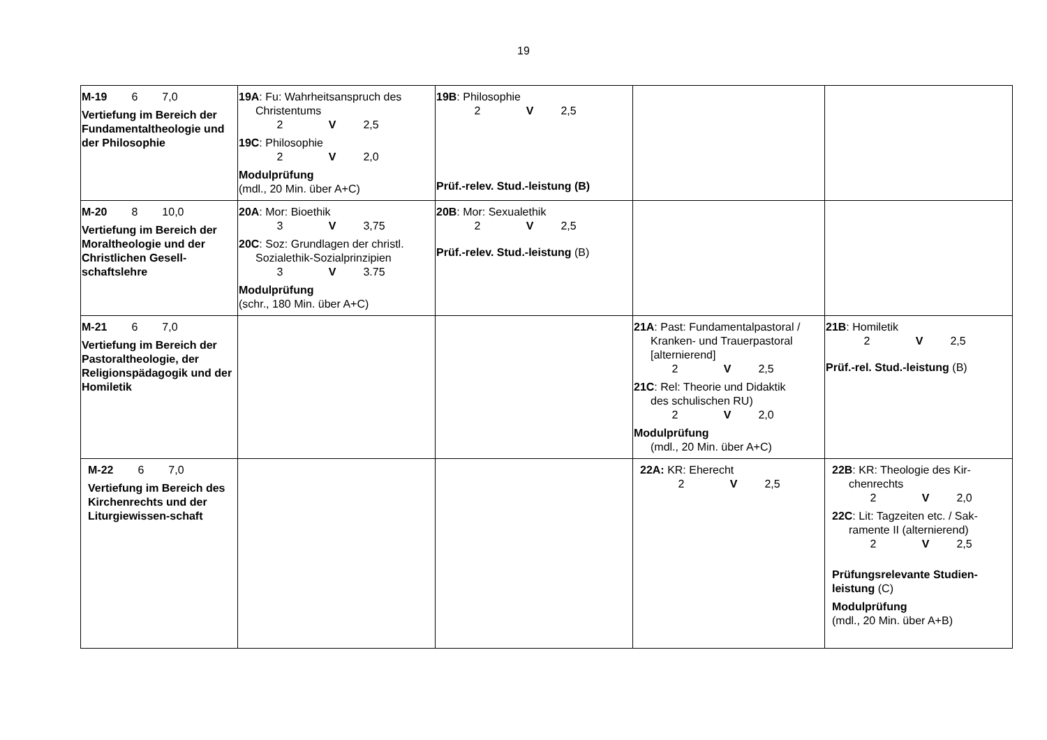19
| M-19 6 7,0 Vertiefung im Bereich der Fundamentaltheologie und der Philosophie | 19A : Fu: Wahrheitsanspruch des Christentums 2 V 2,5 19C : Philosophie 2 V 2,0 Modulprüfung (mdl., 20 Min. über A+C) | 19B : Philosophie 2 V 2,5 Prüf.-relev. Stud.-leistung (B) | | |
| M-20 8 10,0 Vertiefung im Bereich der Moraltheologie und der Christlichen Gesell-schaftslehre | 20A : Mor: Bioethik 3 V 3,75 20C : Soz: Grundlagen der christl. Sozialethik-Sozialprinzipien 3 V 3.75 Modulprüfung (schr., 180 Min. über A+C) | 20B : Mor: Sexualethik 2 V 2,5 Prüf.-relev. Stud.-leistung (B) | | |
| M-21 6 7,0 Vertiefung im Bereich der Pastoraltheologie, der Religionspädagogik und der Homiletik | | | 21A : Past: Fundamentalpastoral / Kranken- und Trauerpastoral [alternierend] 2 V 2,5 21C : Rel: Theorie und Didaktik des schulischen RU) 2 V 2,0 Modulprüfung (mdl., 20 Min. über A+C) | 21B : Homiletik 2 V 2,5 Prüf.-rel. Stud.-leistung (B) |
| M-22 6 7,0 Vertiefung im Bereich des Kirchenrechts und der Liturgiewissen-schaft | | | 22A: KR: Eherecht 2 V 2,5 | 22B : KR: Theologie des Kir- chenrechts 2 V 2,0 22C : Lit: Tagzeiten etc. / Sak- ramente II (alternierend) 2 V 2,5 Prüfungsrelevante Studien-leistung (C) Modulprüfung (mdl., 20 Min. über A+B) |